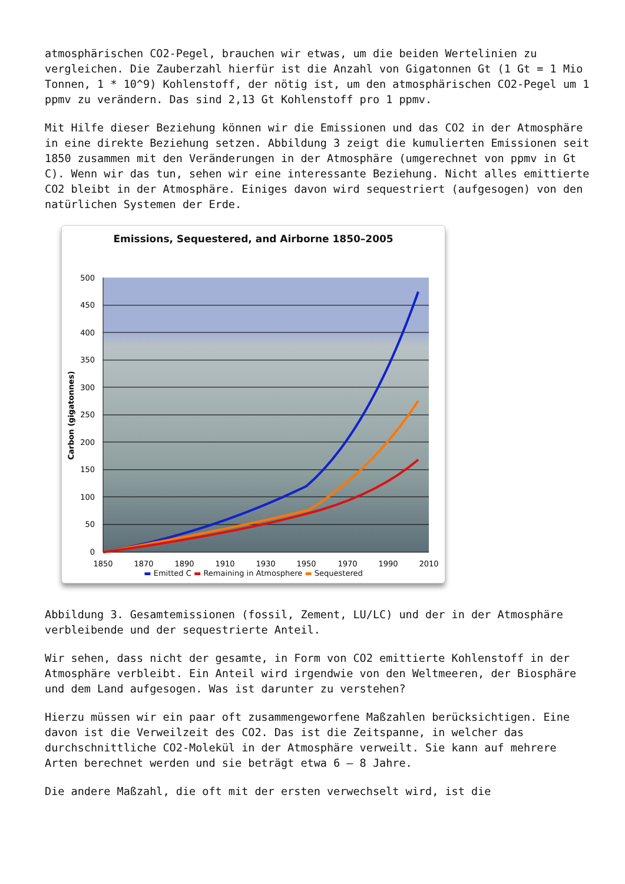atmosphärischen CO2-Pegel, brauchen wir etwas, um die beiden Wertelinien zu vergleichen. Die Zauberzahl hierfür ist die Anzahl von Gigatonnen Gt (1 Gt = 1 Mio Tonnen, 1 * 10^9) Kohlenstoff, der nötig ist, um den atmosphärischen CO2-Pegel um 1 ppmv zu verändern. Das sind 2,13 Gt Kohlenstoff pro 1 ppmv.
Mit Hilfe dieser Beziehung können wir die Emissionen und das CO2 in der Atmosphäre in eine direkte Beziehung setzen. Abbildung 3 zeigt die kumulierten Emissionen seit 1850 zusammen mit den Veränderungen in der Atmosphäre (umgerechnet von ppmv in Gt C). Wenn wir das tun, sehen wir eine interessante Beziehung. Nicht alles emittierte CO2 bleibt in der Atmosphäre. Einiges davon wird sequestriert (aufgesogen) von den natürlichen Systemen der Erde.
Emissions, Sequestered, and Airborne 1850–2005
500
450
400
350
300
250
200
150
100
50
0
1850
1870
1890
1910
1930
1950
1970
1990
2010
Carbon (gigatonnes)
▬ Emitted C ▬ Remaining in Atmosphere ▬ Sequestered
Abbildung 3. Gesamtemissionen (fossil, Zement, LU/LC) und der in der Atmosphäre verbleibende und der sequestrierte Anteil.
Wir sehen, dass nicht der gesamte, in Form von CO2 emittierte Kohlenstoff in der Atmosphäre verbleibt. Ein Anteil wird irgendwie von den Weltmeeren, der Biosphäre und dem Land aufgesogen. Was ist darunter zu verstehen?
Hierzu müssen wir ein paar oft zusammengeworfene Maßzahlen berücksichtigen. Eine davon ist die Verweilzeit des CO2. Das ist die Zeitspanne, in welcher das durchschnittliche CO2-Molekül in der Atmosphäre verweilt. Sie kann auf mehrere Arten berechnet werden und sie beträgt etwa 6 – 8 Jahre.
Die andere Maßzahl, die oft mit der ersten verwechselt wird, ist die